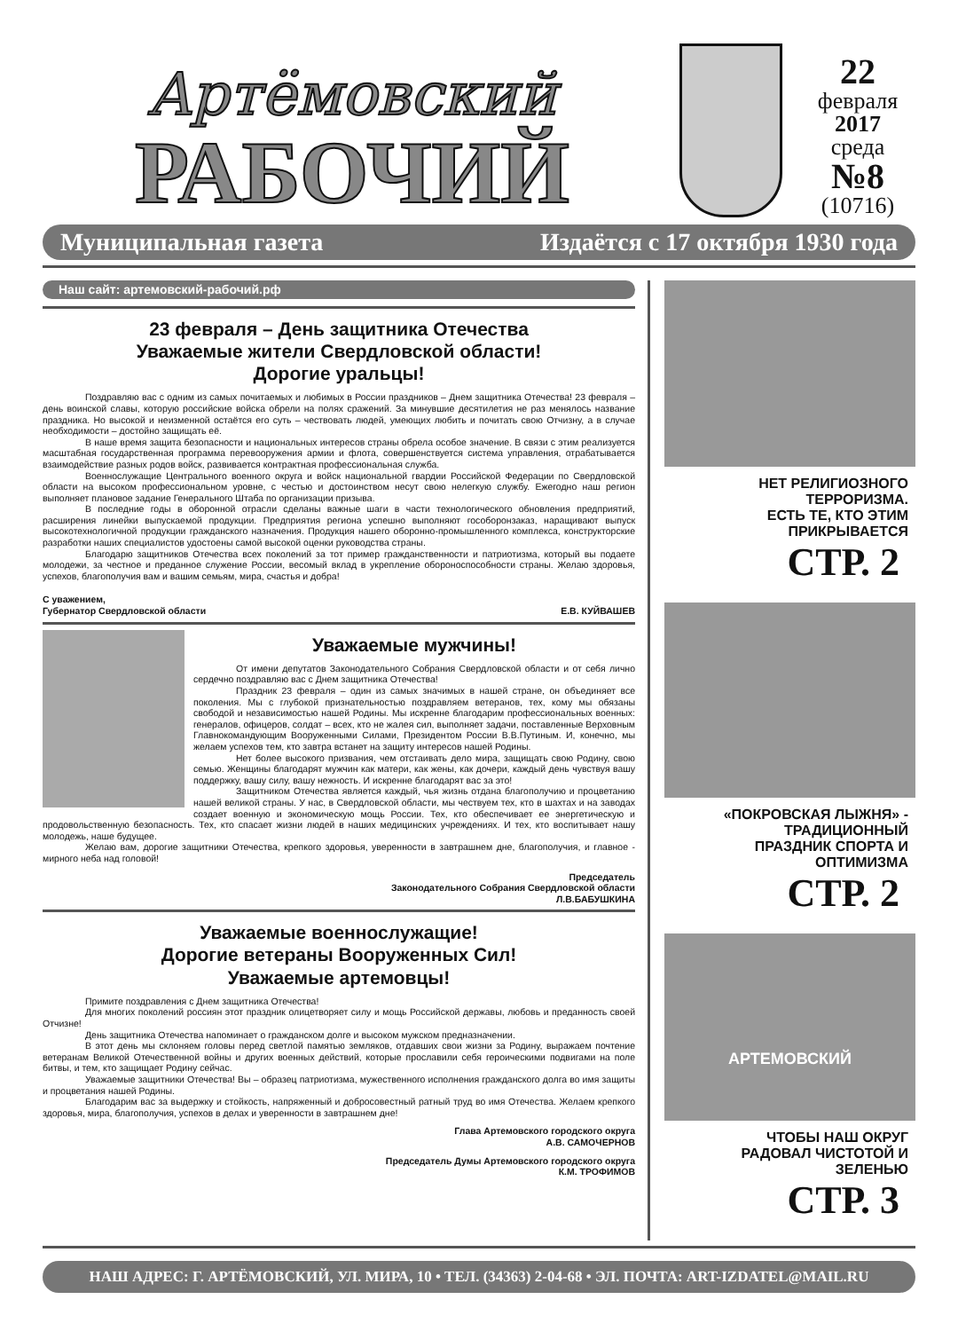Артёмовский
РАБОЧИЙ
22
февраля
2017
среда
№8
(10716)
Муниципальная газета Издаётся с 17 октября 1930 года
Наш сайт: артемовский-рабочий.рф
23 февраля – День защитника Отечества
Уважаемые жители Свердловской области!
Дорогие уральцы!
Поздравляю вас с одним из самых почитаемых и любимых в России праздников – Днем защитника Отечества! 23 февраля – день воинской славы, которую российские войска обрели на полях сражений. За минувшие десятилетия не раз менялось название праздника. Но высокой и неизменной остаётся его суть – чествовать людей, умеющих любить и почитать свою Отчизну, а в случае необходимости – достойно защищать её.
В наше время защита безопасности и национальных интересов страны обрела особое значение. В связи с этим реализуется масштабная государственная программа перевооружения армии и флота, совершенствуется система управления, отрабатывается взаимодействие разных родов войск, развивается контрактная профессиональная служба.
Военнослужащие Центрального военного округа и войск национальной гвардии Российской Федерации по Свердловской области на высоком профессиональном уровне, с честью и достоинством несут свою нелегкую службу. Ежегодно наш регион выполняет плановое задание Генерального Штаба по организации призыва.
В последние годы в оборонной отрасли сделаны важные шаги в части технологического обновления предприятий, расширения линейки выпускаемой продукции. Предприятия региона успешно выполняют гособоронзаказ, наращивают выпуск высокотехнологичной продукции гражданского назначения. Продукция нашего оборонно-промышленного комплекса, конструкторские разработки наших специалистов удостоены самой высокой оценки руководства страны.
Благодарю защитников Отечества всех поколений за тот пример гражданственности и патриотизма, который вы подаете молодежи, за честное и преданное служение России, весомый вклад в укрепление обороноспособности страны. Желаю здоровья, успехов, благополучия вам и вашим семьям, мира, счастья и добра!
С уважением,
Губернатор Свердловской области Е.В. КУЙВАШЕВ
Уважаемые мужчины!
От имени депутатов Законодательного Собрания Свердловской области и от себя лично сердечно поздравляю вас с Днем защитника Отечества!
Праздник 23 февраля – один из самых значимых в нашей стране, он объединяет все поколения. Мы с глубокой признательностью поздравляем ветеранов, тех, кому мы обязаны свободой и независимостью нашей Родины. Мы искренне благодарим профессиональных военных: генералов, офицеров, солдат – всех, кто не жалея сил, выполняет задачи, поставленные Верховным Главнокомандующим Вооруженными Силами, Президентом России В.В.Путиным. И, конечно, мы желаем успехов тем, кто завтра встанет на защиту интересов нашей Родины.
Нет более высокого призвания, чем отстаивать дело мира, защищать свою Родину, свою семью. Женщины благодарят мужчин как матери, как жены, как дочери, каждый день чувствуя вашу поддержку, вашу силу, вашу нежность. И искренне благодарят вас за это!
Защитником Отечества является каждый, чья жизнь отдана благополучию и процветанию нашей великой страны. У нас, в Свердловской области, мы чествуем тех, кто в шахтах и на заводах создает военную и экономическую мощь России. Тех, кто обеспечивает ее энергетическую и продовольственную безопасность. Тех, кто спасает жизни людей в наших медицинских учреждениях. И тех, кто воспитывает нашу молодежь, наше будущее.
Желаю вам, дорогие защитники Отечества, крепкого здоровья, уверенности в завтрашнем дне, благополучия, и главное - мирного неба над головой!
Председатель
Законодательного Собрания Свердловской области
Л.В.БАБУШКИНА
Уважаемые военнослужащие!
Дорогие ветераны Вооруженных Сил!
Уважаемые артемовцы!
Примите поздравления с Днем защитника Отечества!
Для многих поколений россиян этот праздник олицетворяет силу и мощь Российской державы, любовь и преданность своей Отчизне!
День защитника Отечества напоминает о гражданском долге и высоком мужском предназначении.
В этот день мы склоняем головы перед светлой памятью земляков, отдавших свои жизни за Родину, выражаем почтение ветеранам Великой Отечественной войны и других военных действий, которые прославили себя героическими подвигами на поле битвы, и тем, кто защищает Родину сейчас.
Уважаемые защитники Отечества! Вы – образец патриотизма, мужественного исполнения гражданского долга во имя защиты и процветания нашей Родины.
Благодарим вас за выдержку и стойкость, напряженный и добросовестный ратный труд во имя Отечества. Желаем крепкого здоровья, мира, благополучия, успехов в делах и уверенности в завтрашнем дне!
Глава Артемовского городского округа
А.В. САМОЧЕРНОВ
Председатель Думы Артемовского городского округа
К.М. ТРОФИМОВ
НЕТ РЕЛИГИОЗНОГО
ТЕРРОРИЗМА.
ЕСТЬ ТЕ, КТО ЭТИМ
ПРИКРЫВАЕТСЯ
СТР. 2
«ПОКРОВСКАЯ ЛЫЖНЯ» -
ТРАДИЦИОННЫЙ
ПРАЗДНИК СПОРТА И
ОПТИМИЗМА
СТР. 2
АРТЕМОВСКИЙ
ЧТОБЫ НАШ ОКРУГ
РАДОВАЛ ЧИСТОТОЙ И
ЗЕЛЕНЬЮ
СТР. 3
НАШ АДРЕС: Г. АРТЁМОВСКИЙ, УЛ. МИРА, 10 • ТЕЛ. (34363) 2-04-68 • ЭЛ. ПОЧТА: ART-IZDATEL@MAIL.RU